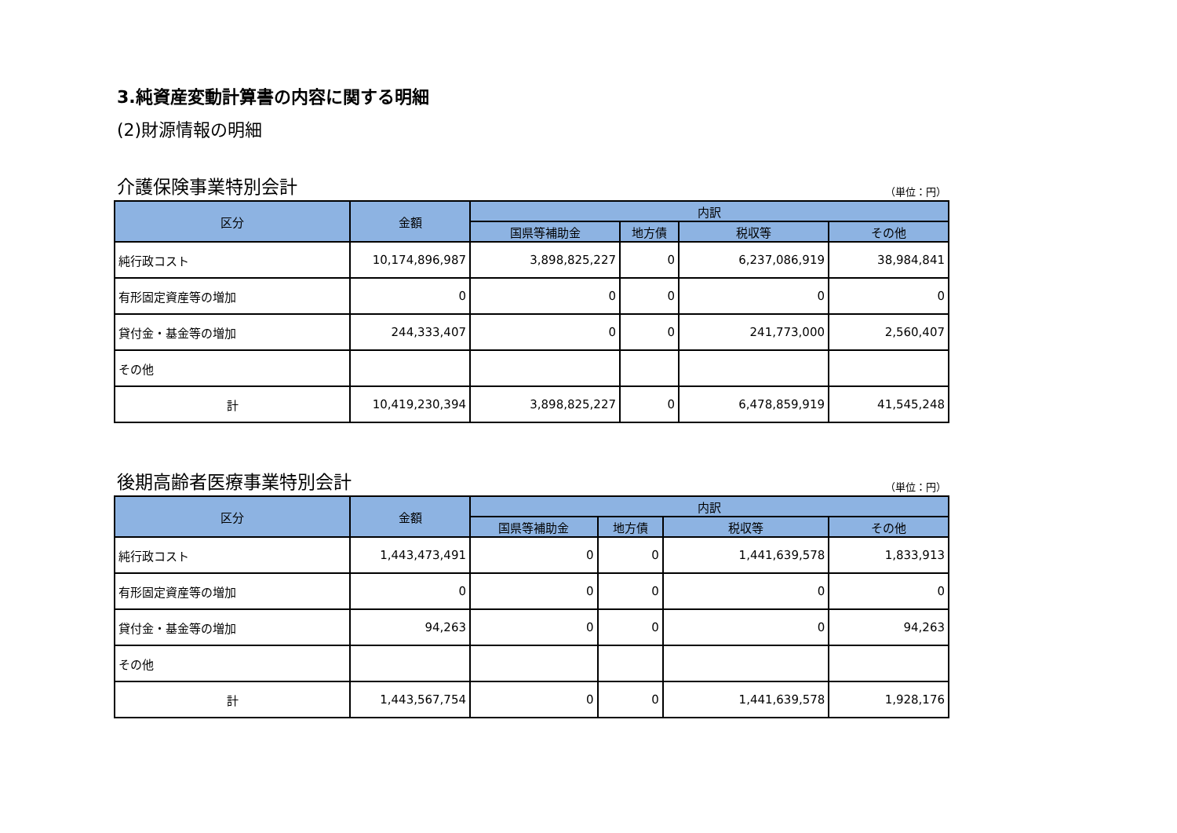3.純資産変動計算書の内容に関する明細
(2)財源情報の明細
介護保険事業特別会計 （単位：円）
| 区分 | 金額 | 内訳 | | | |
| --- | --- | --- | --- | --- | --- |
| | | 国県等補助金 | 地方債 | 税収等 | その他 |
| 純行政コスト | 10,174,896,987 | 3,898,825,227 | 0 | 6,237,086,919 | 38,984,841 |
| 有形固定資産等の増加 | 0 | 0 | 0 | 0 | 0 |
| 貸付金・基金等の増加 | 244,333,407 | 0 | 0 | 241,773,000 | 2,560,407 |
| その他 | | | | | |
| 計 | 10,419,230,394 | 3,898,825,227 | 0 | 6,478,859,919 | 41,545,248 |
後期高齢者医療事業特別会計 （単位：円）
| 区分 | 金額 | 内訳 | | | |
| --- | --- | --- | --- | --- | --- |
| | | 国県等補助金 | 地方債 | 税収等 | その他 |
| 純行政コスト | 1,443,473,491 | 0 | 0 | 1,441,639,578 | 1,833,913 |
| 有形固定資産等の増加 | 0 | 0 | 0 | 0 | 0 |
| 貸付金・基金等の増加 | 94,263 | 0 | 0 | 0 | 94,263 |
| その他 | | | | | |
| 計 | 1,443,567,754 | 0 | 0 | 1,441,639,578 | 1,928,176 |